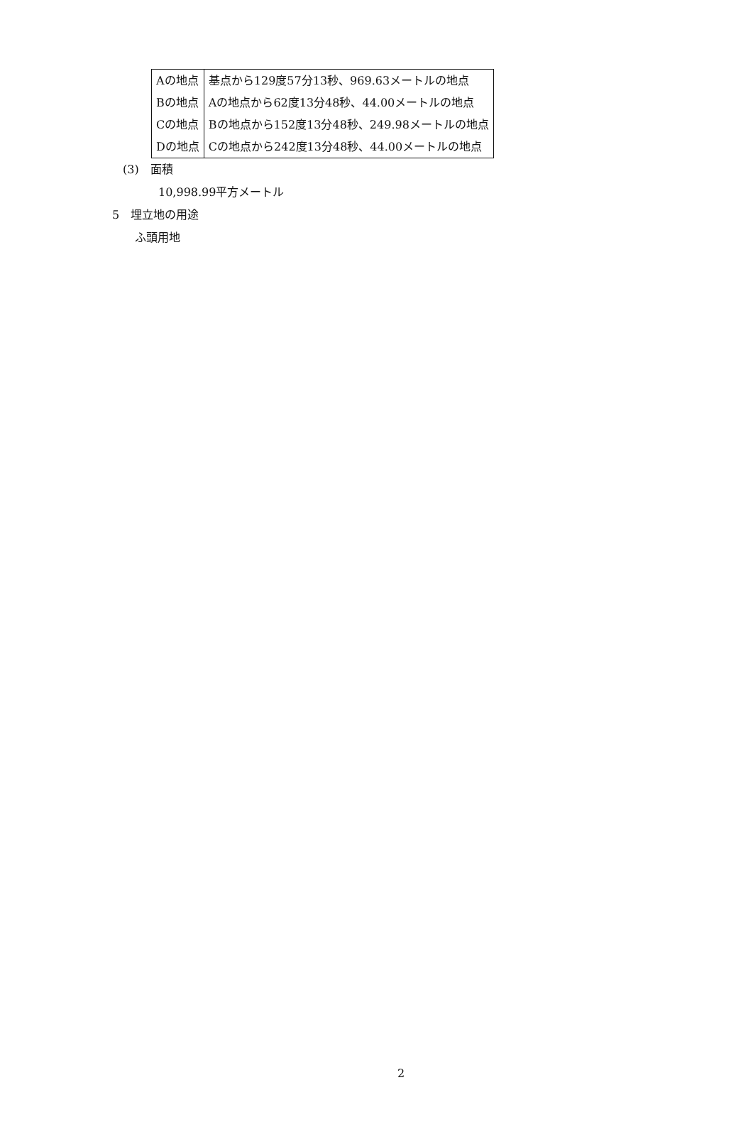| Aの地点 | 基点から129度57分13秒、969.63メートルの地点 |
| Bの地点 | Aの地点から62度13分48秒、44.00メートルの地点 |
| Cの地点 | Bの地点から152度13分48秒、249.98メートルの地点 |
| Dの地点 | Cの地点から242度13分48秒、44.00メートルの地点 |
(3)　面積
10,998.99平方メートル
5　埋立地の用途
ふ頭用地
2